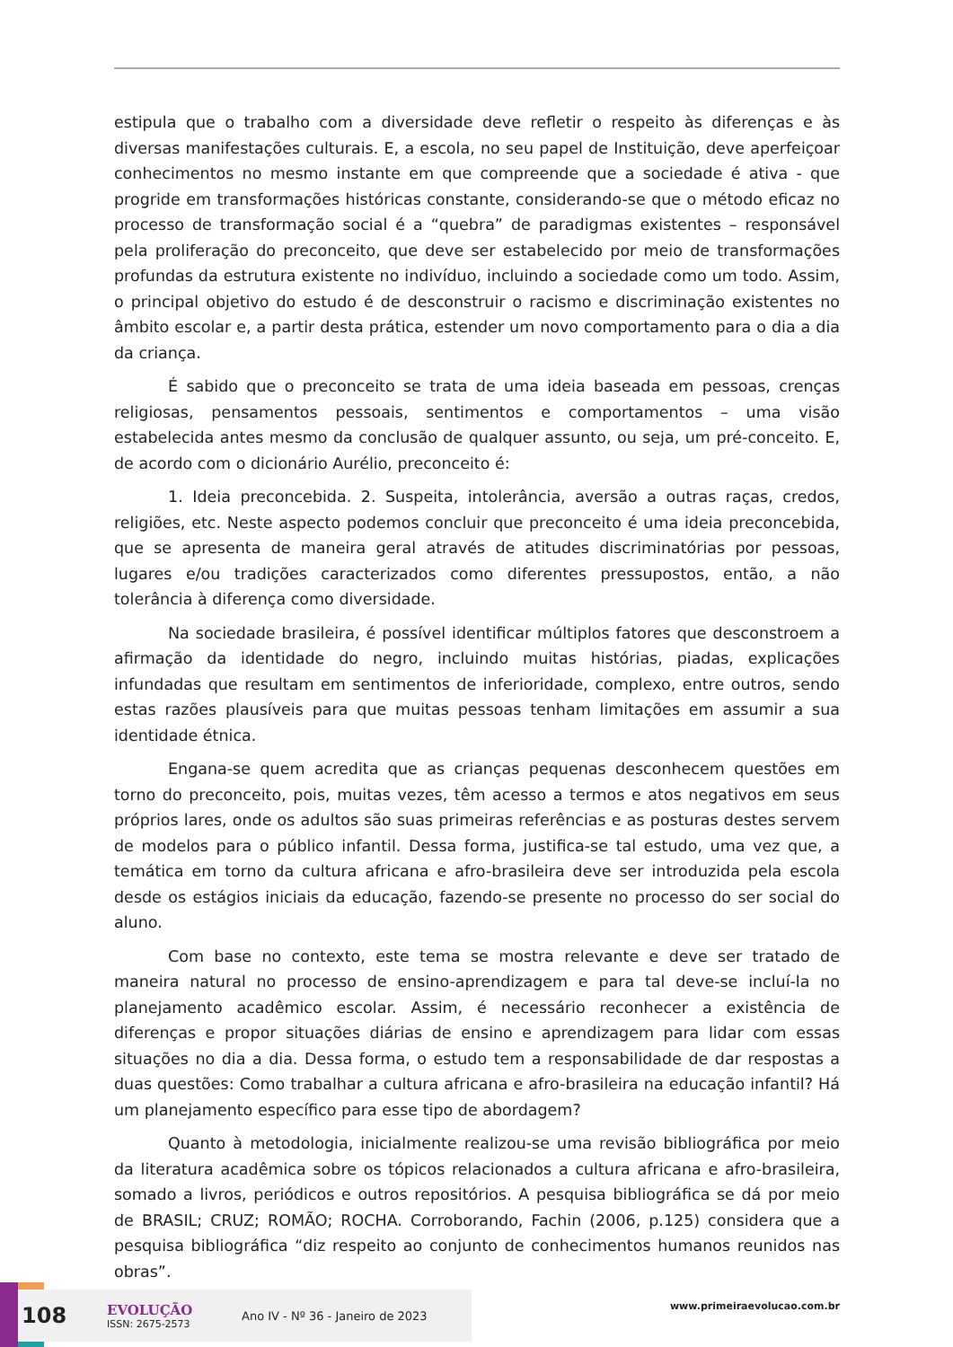estipula que o trabalho com a diversidade deve refletir o respeito às diferenças e às diversas manifestações culturais. E, a escola, no seu papel de Instituição, deve aperfeiçoar conhecimentos no mesmo instante em que compreende que a sociedade é ativa - que progride em transformações históricas constante, considerando-se que o método eficaz no processo de transformação social é a “quebra” de paradigmas existentes – responsável pela proliferação do preconceito, que deve ser estabelecido por meio de transformações profundas da estrutura existente no indivíduo, incluindo a sociedade como um todo. Assim, o principal objetivo do estudo é de desconstruir o racismo e discriminação existentes no âmbito escolar e, a partir desta prática, estender um novo comportamento para o dia a dia da criança.
É sabido que o preconceito se trata de uma ideia baseada em pessoas, crenças religiosas, pensamentos pessoais, sentimentos e comportamentos – uma visão estabelecida antes mesmo da conclusão de qualquer assunto, ou seja, um pré-conceito. E, de acordo com o dicionário Aurélio, preconceito é:
1. Ideia preconcebida. 2. Suspeita, intolerância, aversão a outras raças, credos, religiões, etc. Neste aspecto podemos concluir que preconceito é uma ideia preconcebida, que se apresenta de maneira geral através de atitudes discriminatórias por pessoas, lugares e/ou tradições caracterizados como diferentes pressupostos, então, a não tolerância à diferença como diversidade.
Na sociedade brasileira, é possível identificar múltiplos fatores que desconstroem a afirmação da identidade do negro, incluindo muitas histórias, piadas, explicações infundadas que resultam em sentimentos de inferioridade, complexo, entre outros, sendo estas razões plausíveis para que muitas pessoas tenham limitações em assumir a sua identidade étnica.
Engana-se quem acredita que as crianças pequenas desconhecem questões em torno do preconceito, pois, muitas vezes, têm acesso a termos e atos negativos em seus próprios lares, onde os adultos são suas primeiras referências e as posturas destes servem de modelos para o público infantil. Dessa forma, justifica-se tal estudo, uma vez que, a temática em torno da cultura africana e afro-brasileira deve ser introduzida pela escola desde os estágios iniciais da educação, fazendo-se presente no processo do ser social do aluno.
Com base no contexto, este tema se mostra relevante e deve ser tratado de maneira natural no processo de ensino-aprendizagem e para tal deve-se incluí-la no planejamento acadêmico escolar. Assim, é necessário reconhecer a existência de diferenças e propor situações diárias de ensino e aprendizagem para lidar com essas situações no dia a dia. Dessa forma, o estudo tem a responsabilidade de dar respostas a duas questões: Como trabalhar a cultura africana e afro-brasileira na educação infantil? Há um planejamento específico para esse tipo de abordagem?
Quanto à metodologia, inicialmente realizou-se uma revisão bibliográfica por meio da literatura acadêmica sobre os tópicos relacionados a cultura africana e afro-brasileira, somado a livros, periódicos e outros repositórios. A pesquisa bibliográfica se dá por meio de BRASIL; CRUZ; ROMÃO; ROCHA. Corroborando, Fachin (2006, p.125) considera que a pesquisa bibliográfica “diz respeito ao conjunto de conhecimentos humanos reunidos nas obras”.
108
EVOLUÇÃO
ISSN: 2675-2573
Ano IV - Nº 36 - Janeiro de 2023
www.primeiraevolucao.com.br